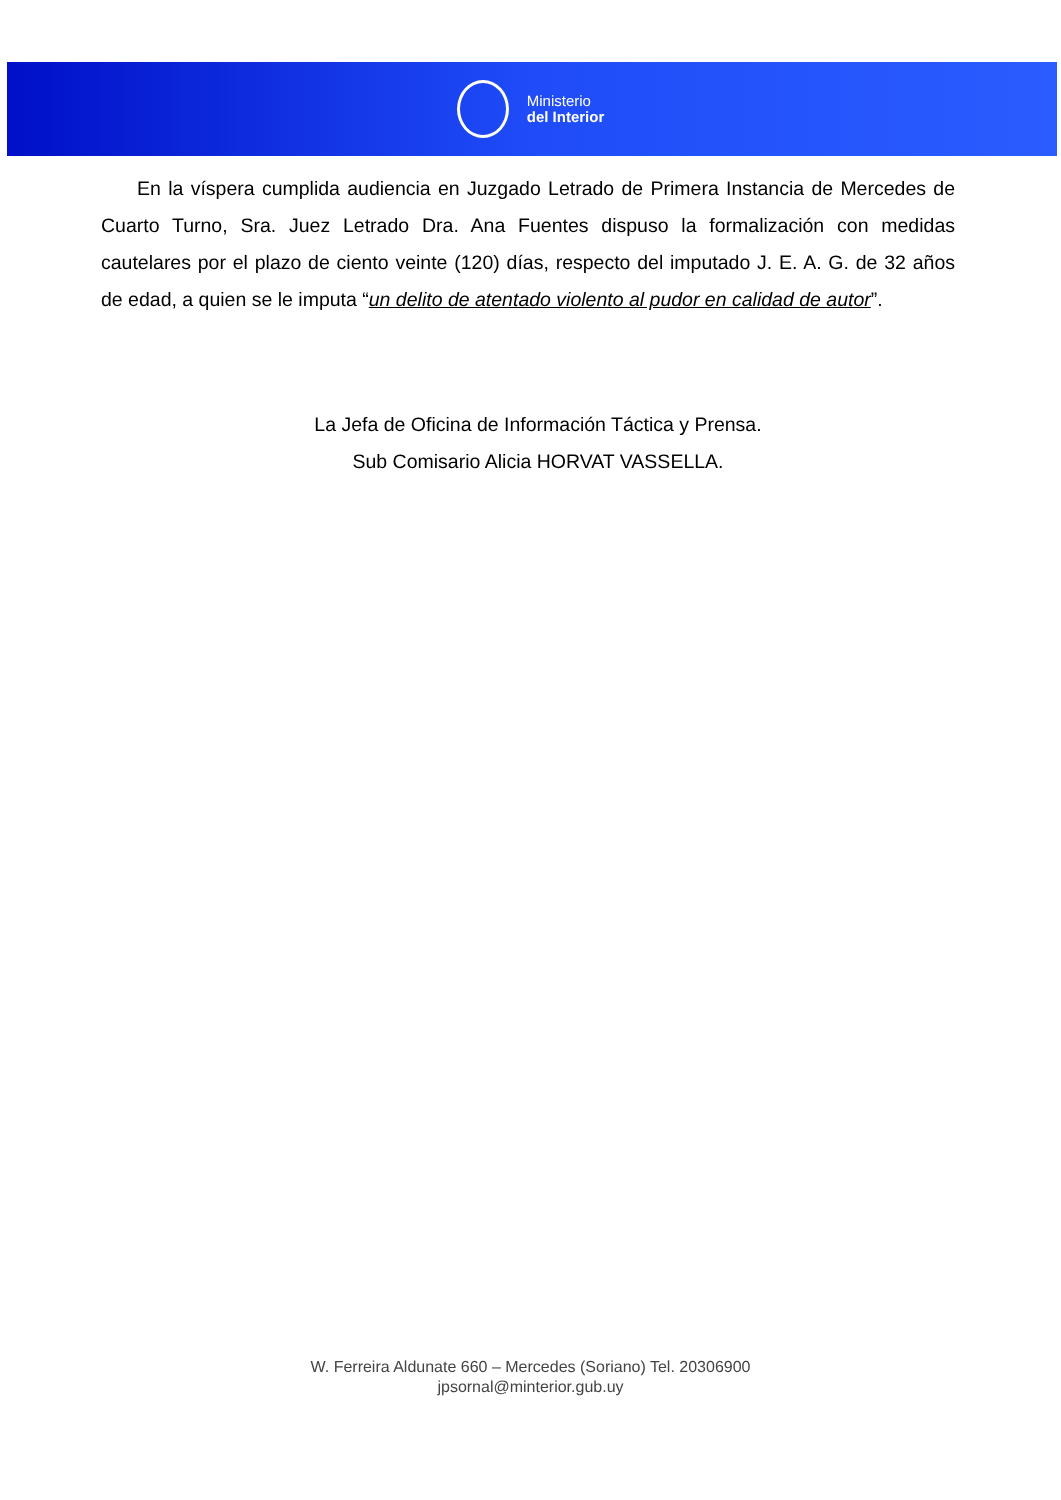Ministerio
del Interior
En la víspera cumplida audiencia en Juzgado Letrado de Primera Instancia de Mercedes de Cuarto Turno, Sra. Juez Letrado Dra. Ana Fuentes dispuso la formalización con medidas cautelares por el plazo de ciento veinte (120) días, respecto del imputado J. E. A. G. de 32 años de edad, a quien se le imputa “un delito de atentado violento al pudor en calidad de autor”.
La Jefa de Oficina de Información Táctica y Prensa.
Sub Comisario Alicia HORVAT VASSELLA.
W. Ferreira Aldunate 660 – Mercedes (Soriano) Tel. 20306900
jpsornal@minterior.gub.uy